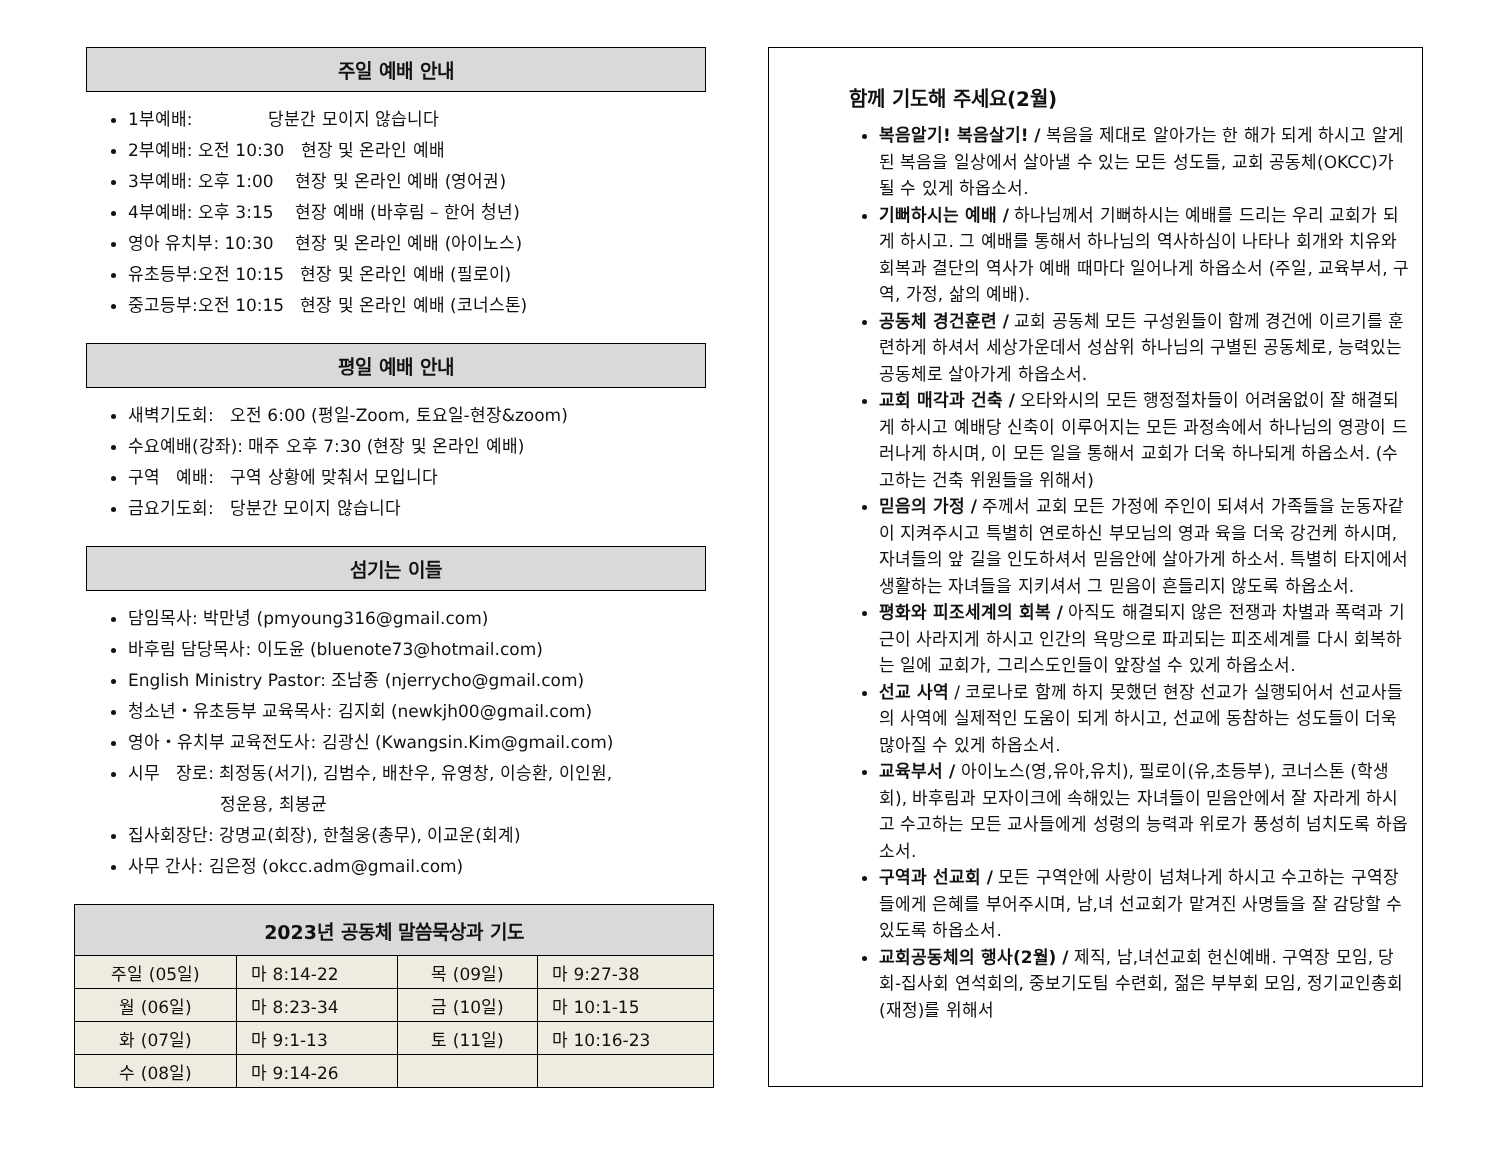주일 예배 안내
1부예배: 당분간 모이지 않습니다
2부예배: 오전 10:30 현장 및 온라인 예배
3부예배: 오후 1:00 현장 및 온라인 예배 (영어권)
4부예배: 오후 3:15 현장 예배 (바후림 – 한어 청년)
영아 유치부: 10:30 현장 및 온라인 예배 (아이노스)
유초등부:오전 10:15 현장 및 온라인 예배 (필로이)
중고등부:오전 10:15 현장 및 온라인 예배 (코너스톤)
평일 예배 안내
새벽기도회: 오전 6:00 (평일-Zoom, 토요일-현장&zoom)
수요예배(강좌): 매주 오후 7:30 (현장 및 온라인 예배)
구역 예배: 구역 상황에 맞춰서 모입니다
금요기도회: 당분간 모이지 않습니다
섬기는 이들
담임목사: 박만녕 (pmyoung316@gmail.com)
바후림 담당목사: 이도윤 (bluenote73@hotmail.com)
English Ministry Pastor: 조남종 (njerrycho@gmail.com)
청소년・유초등부 교육목사: 김지회 (newkjh00@gmail.com)
영아・유치부 교육전도사: 김광신 (Kwangsin.Kim@gmail.com)
시무 장로: 최정동(서기), 김범수, 배찬우, 유영창, 이승환, 이인원,
정운용, 최봉균
집사회장단: 강명교(회장), 한철웅(총무), 이교운(회계)
사무 간사: 김은정 (okcc.adm@gmail.com)
| 2023년 공동체 말씀묵상과 기도 | | | |
| 주일 (05일) | 마 8:14-22 | 목 (09일) | 마 9:27-38 |
| 월 (06일) | 마 8:23-34 | 금 (10일) | 마 10:1-15 |
| 화 (07일) | 마 9:1-13 | 토 (11일) | 마 10:16-23 |
| 수 (08일) | 마 9:14-26 | | |
함께 기도해 주세요(2월)
복음알기! 복음살기! / 복음을 제대로 알아가는 한 해가 되게 하시고 알게 된 복음을 일상에서 살아낼 수 있는 모든 성도들, 교회 공동체(OKCC)가 될 수 있게 하옵소서.
기뻐하시는 예배 / 하나님께서 기뻐하시는 예배를 드리는 우리 교회가 되게 하시고. 그 예배를 통해서 하나님의 역사하심이 나타나 회개와 치유와 회복과 결단의 역사가 예배 때마다 일어나게 하옵소서 (주일, 교육부서, 구역, 가정, 삶의 예배).
공동체 경건훈련 / 교회 공동체 모든 구성원들이 함께 경건에 이르기를 훈련하게 하셔서 세상가운데서 성삼위 하나님의 구별된 공동체로, 능력있는 공동체로 살아가게 하옵소서.
교회 매각과 건축 / 오타와시의 모든 행정절차들이 어려움없이 잘 해결되게 하시고 예배당 신축이 이루어지는 모든 과정속에서 하나님의 영광이 드러나게 하시며, 이 모든 일을 통해서 교회가 더욱 하나되게 하옵소서. (수고하는 건축 위원들을 위해서)
믿음의 가정 / 주께서 교회 모든 가정에 주인이 되셔서 가족들을 눈동자같이 지켜주시고 특별히 연로하신 부모님의 영과 육을 더욱 강건케 하시며, 자녀들의 앞 길을 인도하셔서 믿음안에 살아가게 하소서. 특별히 타지에서 생활하는 자녀들을 지키셔서 그 믿음이 흔들리지 않도록 하옵소서.
평화와 피조세계의 회복 / 아직도 해결되지 않은 전쟁과 차별과 폭력과 기근이 사라지게 하시고 인간의 욕망으로 파괴되는 피조세계를 다시 회복하는 일에 교회가, 그리스도인들이 앞장설 수 있게 하옵소서.
선교 사역 / 코로나로 함께 하지 못했던 현장 선교가 실행되어서 선교사들의 사역에 실제적인 도움이 되게 하시고, 선교에 동참하는 성도들이 더욱 많아질 수 있게 하옵소서.
교육부서 / 아이노스(영,유아,유치), 필로이(유,초등부), 코너스톤 (학생회), 바후림과 모자이크에 속해있는 자녀들이 믿음안에서 잘 자라게 하시고 수고하는 모든 교사들에게 성령의 능력과 위로가 풍성히 넘치도록 하옵소서.
구역과 선교회 / 모든 구역안에 사랑이 넘쳐나게 하시고 수고하는 구역장들에게 은혜를 부어주시며, 남,녀 선교회가 맡겨진 사명들을 잘 감당할 수 있도록 하옵소서.
교회공동체의 행사(2월) / 제직, 남,녀선교회 헌신예배. 구역장 모임, 당회-집사회 연석회의, 중보기도팀 수련회, 젊은 부부회 모임, 정기교인총회(재정)를 위해서